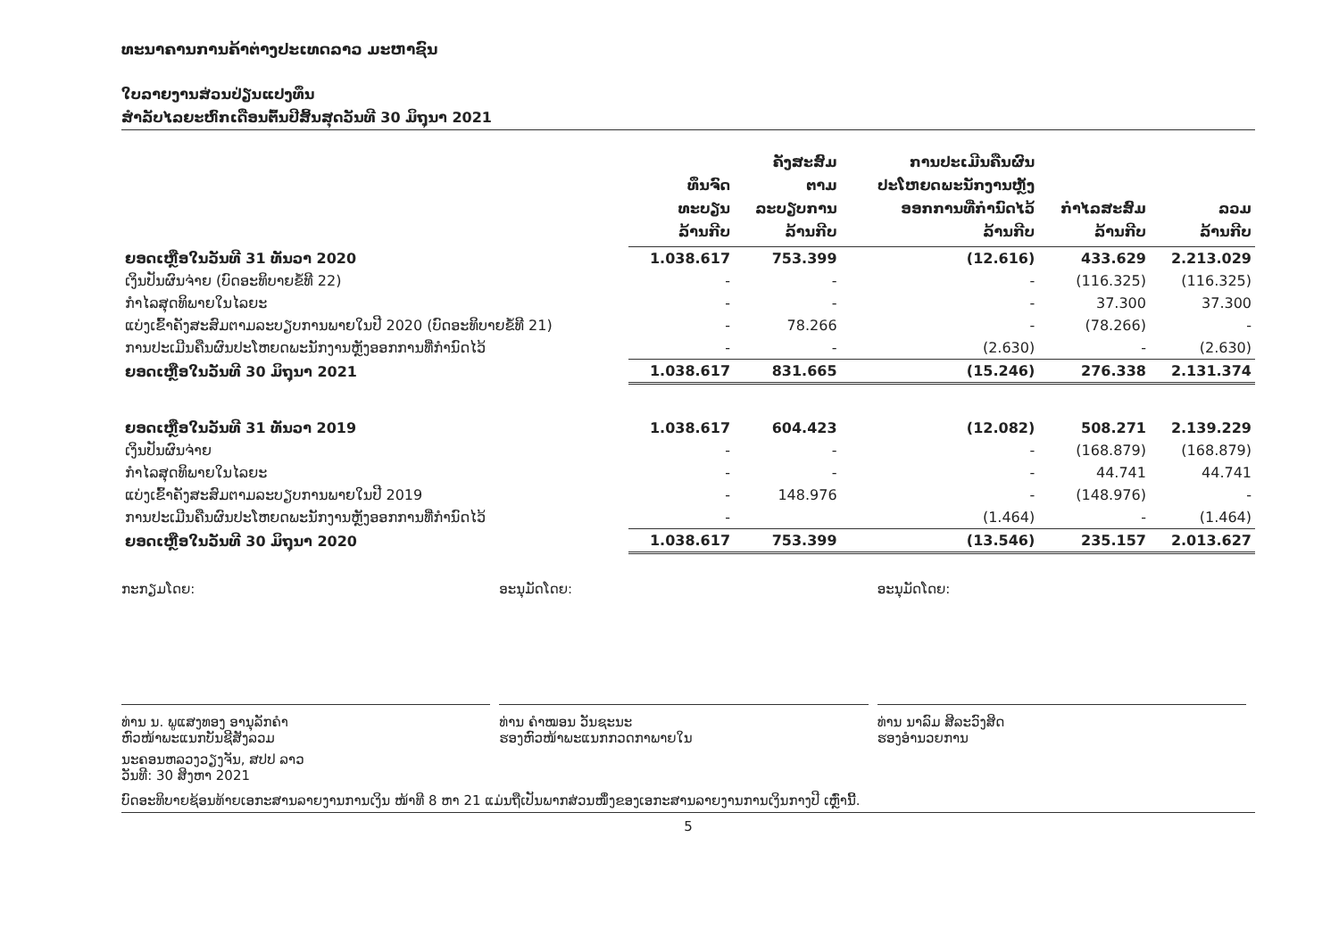ທະນາຄານການຄ້າຕ່າງປະເທດລາວ ມະຫາຊົນ
ໃບລາຍງານສ່ວນປ່ຽນແປງທຶນ
ສຳລັບໄລຍະຫົກເດືອນຕົ້ນປີສິ້ນສຸດວັນທີ 30 ມິຖຸນາ 2021
| | ທຶນຈົດ ທະບຽນ ລ້ານກີບ | ຄັງສະສົມ ຕາມ ລະບຽບການ ລ້ານກີບ | ການປະເມີນຄືນຜົນ ປະໂຫຍດພະນັກງານຫຼັງ ອອກການທີ່ກຳນົດໄວ້ ລ້ານກີບ | ກຳໄລສະສົມ ລ້ານກີບ | ລວມ ລ້ານກີບ |
| --- | --- | --- | --- | --- | --- |
| ຍອດເຫຼືອໃນວັນທີ 31 ທັນວາ 2020 | 1.038.617 | 753.399 | (12.616) | 433.629 | 2.213.029 |
| ເງິນປັນຜົນຈ່າຍ (ບົດອະທິບາຍຂໍ້ທີ 22) | - | - | - | (116.325) | (116.325) |
| ກຳໄລສຸດທິພາຍໃນໄລຍະ | - | - | - | 37.300 | 37.300 |
| ແບ່ງເຂົ້າຄັງສະສົມຕາມລະບຽບການພາຍໃນປີ 2020 (ບົດອະທິບາຍຂໍ້ທີ 21) | - | 78.266 | - | (78.266) | - |
| ການປະເມີນຄືນຜົນປະໂຫຍດພະນັກງານຫຼັງອອກການທີ່ກຳນົດໄວ້ | - | - | (2.630) | - | (2.630) |
| ຍອດເຫຼືອໃນວັນທີ 30 ມິຖຸນາ 2021 | 1.038.617 | 831.665 | (15.246) | 276.338 | 2.131.374 |
| ຍອດເຫຼືອໃນວັນທີ 31 ທັນວາ 2019 | 1.038.617 | 604.423 | (12.082) | 508.271 | 2.139.229 |
| ເງິນປັນຜົນຈ່າຍ | - | - | - | (168.879) | (168.879) |
| ກຳໄລສຸດທິພາຍໃນໄລຍະ | - | - | - | 44.741 | 44.741 |
| ແບ່ງເຂົ້າຄັງສະສົມຕາມລະບຽບການພາຍໃນປີ 2019 | - | 148.976 | - | (148.976) | - |
| ການປະເມີນຄືນຜົນປະໂຫຍດພະນັກງານຫຼັງອອກການທີ່ກຳນົດໄວ້ | - | | (1.464) | - | (1.464) |
| ຍອດເຫຼືອໃນວັນທີ 30 ມິຖຸນາ 2020 | 1.038.617 | 753.399 | (13.546) | 235.157 | 2.013.627 |
ກະກຽມໂດຍ:
ທ່ານ ນ. ພູແສງທອງ ອານຸລັກຄຳ
ຫົວໜ້າພະແນກບັນຊີສັງລວມ
ອະນຸມັດໂດຍ:
ທ່ານ ຄຳໝອນ ວັນຊະນະ
ຮອງຫົວໜ້າພະແນກກວດກາພາຍໃນ
ອະນຸມັດໂດຍ:
ທ່ານ ນາລົມ ສີລະວົງສິດ
ຮອງອຳນວຍການ
ນະຄອນຫລວງວຽງຈັນ, ສປປ ລາວ
ວັນທີ: 30 ສິງຫາ 2021
ບົດອະທິບາຍຊ້ອນທ້າຍເອກະສານລາຍງານການເງິນ ໜ້າທີ 8 ຫາ 21 ແມ່ນຖືເປັນພາກສ່ວນໜຶ່ງຂອງເອກະສານລາຍງານການເງິນກາງປີ ເຫຼົ່ານີ້.
5